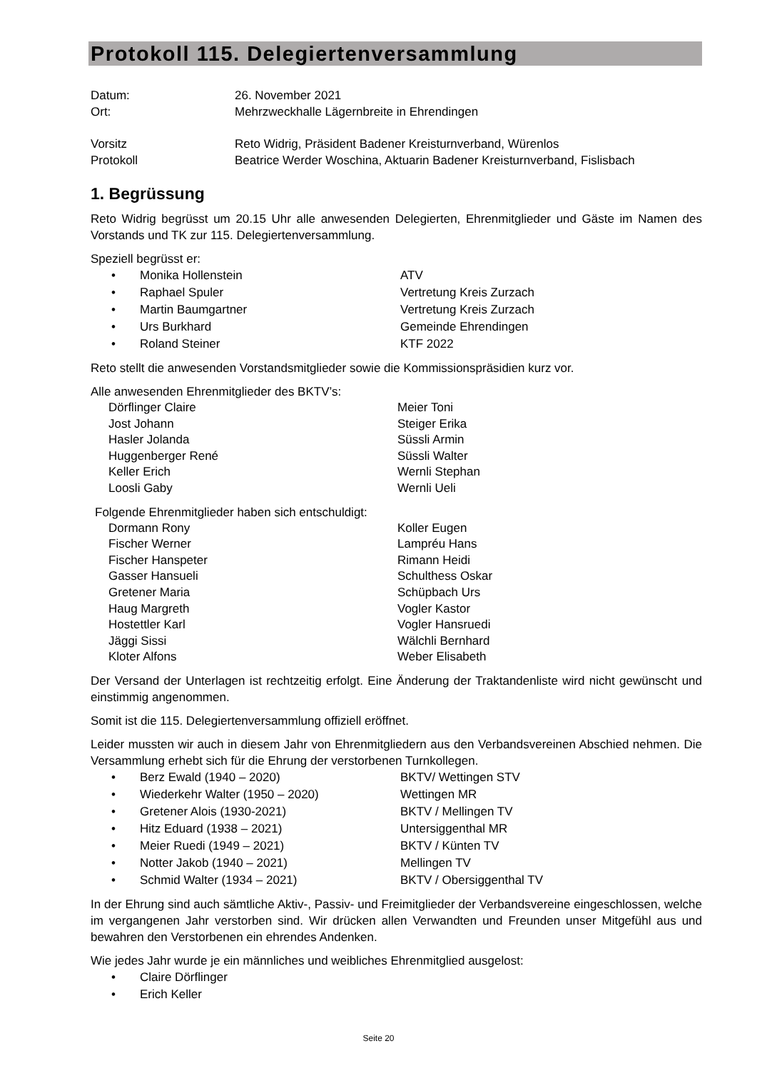Protokoll 115. Delegiertenversammlung
Datum:
26. November 2021
Ort:
Mehrzweckhalle Lägernbreite in Ehrendingen
Vorsitz
Reto Widrig, Präsident Badener Kreisturnverband, Würenlos
Protokoll
Beatrice Werder Woschina, Aktuarin Badener Kreisturnverband, Fislisbach
1. Begrüssung
Reto Widrig begrüsst um 20.15 Uhr alle anwesenden Delegierten, Ehrenmitglieder und Gäste im Namen des Vorstands und TK zur 115. Delegiertenversammlung.
Speziell begrüsst er:
•
Monika Hollenstein
ATV
•
Raphael Spuler
Vertretung Kreis Zurzach
•
Martin Baumgartner
Vertretung Kreis Zurzach
•
Urs Burkhard
Gemeinde Ehrendingen
•
Roland Steiner
KTF 2022
Reto stellt die anwesenden Vorstandsmitglieder sowie die Kommissionspräsidien kurz vor.
Alle anwesenden Ehrenmitglieder des BKTV’s:
Dörflinger Claire
Meier Toni
Jost Johann
Steiger Erika
Hasler Jolanda
Süssli Armin
Huggenberger René
Süssli Walter
Keller Erich
Wernli Stephan
Loosli Gaby
Wernli Ueli
Folgende Ehrenmitglieder haben sich entschuldigt:
Dormann Rony
Koller Eugen
Fischer Werner
Lampréu Hans
Fischer Hanspeter
Rimann Heidi
Gasser Hansueli
Schulthess Oskar
Gretener Maria
Schüpbach Urs
Haug Margreth
Vogler Kastor
Hostettler Karl
Vogler Hansruedi
Jäggi Sissi
Wälchli Bernhard
Kloter Alfons
Weber Elisabeth
Der Versand der Unterlagen ist rechtzeitig erfolgt. Eine Änderung der Traktandenliste wird nicht gewünscht und einstimmig angenommen.
Somit ist die 115. Delegiertenversammlung offiziell eröffnet.
Leider mussten wir auch in diesem Jahr von Ehrenmitgliedern aus den Verbandsvereinen Abschied nehmen. Die Versammlung erhebt sich für die Ehrung der verstorbenen Turnkollegen.
•
Berz Ewald (1940 – 2020)
BKTV/ Wettingen STV
•
Wiederkehr Walter (1950 – 2020)
Wettingen MR
•
Gretener Alois (1930-2021)
BKTV / Mellingen TV
•
Hitz Eduard (1938 – 2021)
Untersiggenthal MR
•
Meier Ruedi (1949 – 2021)
BKTV / Künten TV
•
Notter Jakob (1940 – 2021)
Mellingen TV
•
Schmid Walter (1934 – 2021)
BKTV / Obersiggenthal TV
In der Ehrung sind auch sämtliche Aktiv-, Passiv- und Freimitglieder der Verbandsvereine eingeschlossen, welche im vergangenen Jahr verstorben sind. Wir drücken allen Verwandten und Freunden unser Mitgefühl aus und bewahren den Verstorbenen ein ehrendes Andenken.
Wie jedes Jahr wurde je ein männliches und weibliches Ehrenmitglied ausgelost:
•
Claire Dörflinger
•
Erich Keller
Seite 20